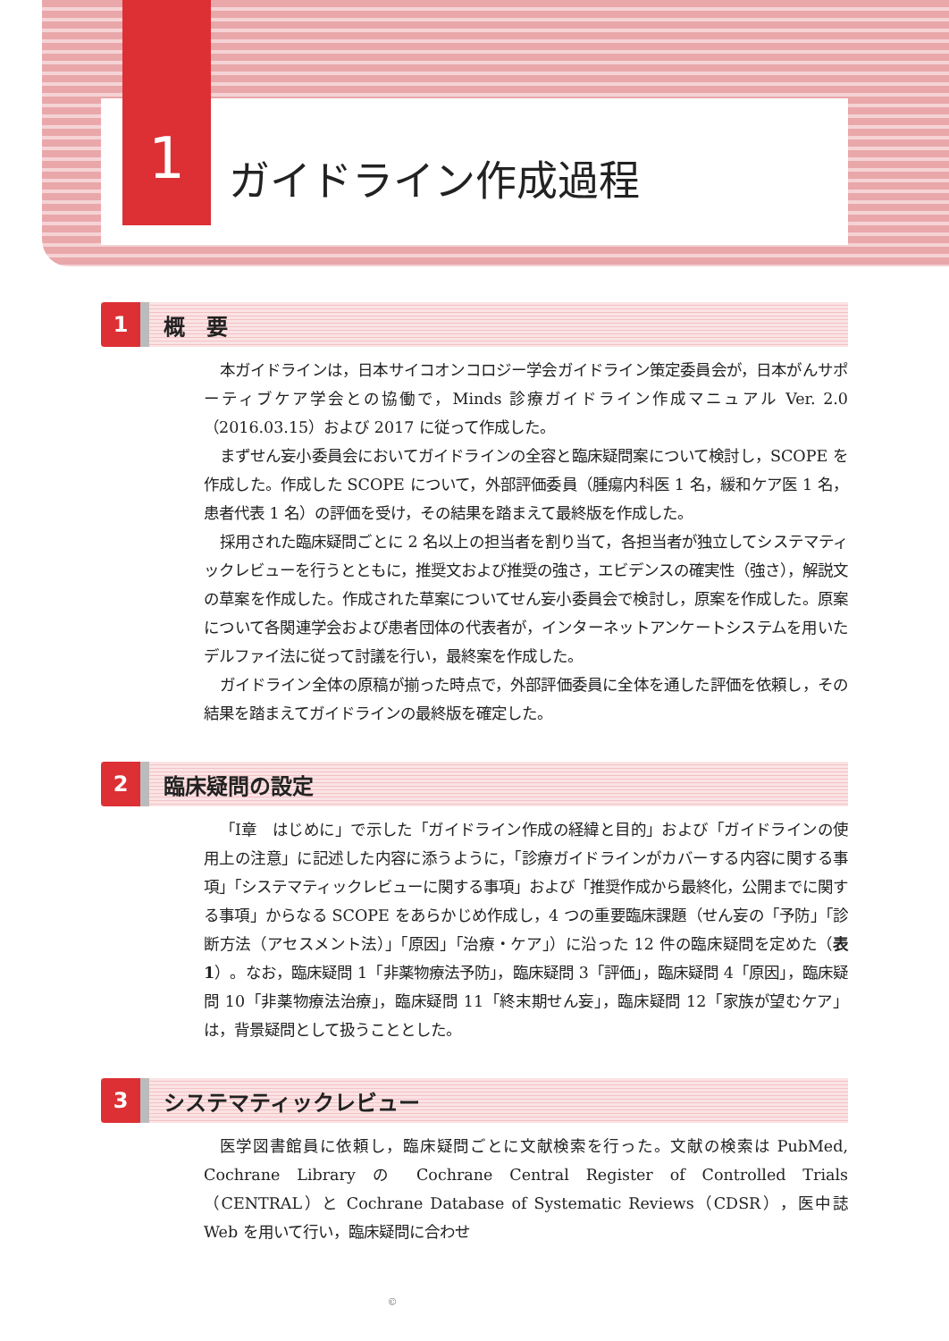1
ガイドライン作成過程
1
概　要
本ガイドラインは，日本サイコオンコロジー学会ガイドライン策定委員会が，日本がんサポーティブケア学会との協働で，Minds 診療ガイドライン作成マニュアル Ver. 2.0（2016.03.15）および 2017 に従って作成した。
まずせん妄小委員会においてガイドラインの全容と臨床疑問案について検討し，SCOPE を作成した。作成した SCOPE について，外部評価委員（腫瘍内科医 1 名，緩和ケア医 1 名，患者代表 1 名）の評価を受け，その結果を踏まえて最終版を作成した。
採用された臨床疑問ごとに 2 名以上の担当者を割り当て，各担当者が独立してシステマティックレビューを行うとともに，推奨文および推奨の強さ，エビデンスの確実性（強さ），解説文の草案を作成した。作成された草案についてせん妄小委員会で検討し，原案を作成した。原案について各関連学会および患者団体の代表者が，インターネットアンケートシステムを用いたデルファイ法に従って討議を行い，最終案を作成した。
ガイドライン全体の原稿が揃った時点で，外部評価委員に全体を通した評価を依頼し，その結果を踏まえてガイドラインの最終版を確定した。
2
臨床疑問の設定
「Ⅰ章　はじめに」で示した「ガイドライン作成の経緯と目的」および「ガイドラインの使用上の注意」に記述した内容に添うように，「診療ガイドラインがカバーする内容に関する事項」「システマティックレビューに関する事項」および「推奨作成から最終化，公開までに関する事項」からなる SCOPE をあらかじめ作成し，4 つの重要臨床課題（せん妄の「予防」「診断方法（アセスメント法）」「原因」「治療・ケア」）に沿った 12 件の臨床疑問を定めた（表 1）。なお，臨床疑問 1「非薬物療法予防」，臨床疑問 3「評価」，臨床疑問 4「原因」，臨床疑問 10「非薬物療法治療」，臨床疑問 11「終末期せん妄」，臨床疑問 12「家族が望むケア」は，背景疑問として扱うこととした。
3
システマティックレビュー
医学図書館員に依頼し，臨床疑問ごとに文献検索を行った。文献の検索は PubMed, Cochrane Library の Cochrane Central Register of Controlled Trials（CENTRAL）と Cochrane Database of Systematic Reviews（CDSR），医中誌 Web を用いて行い，臨床疑問に合わせ
©